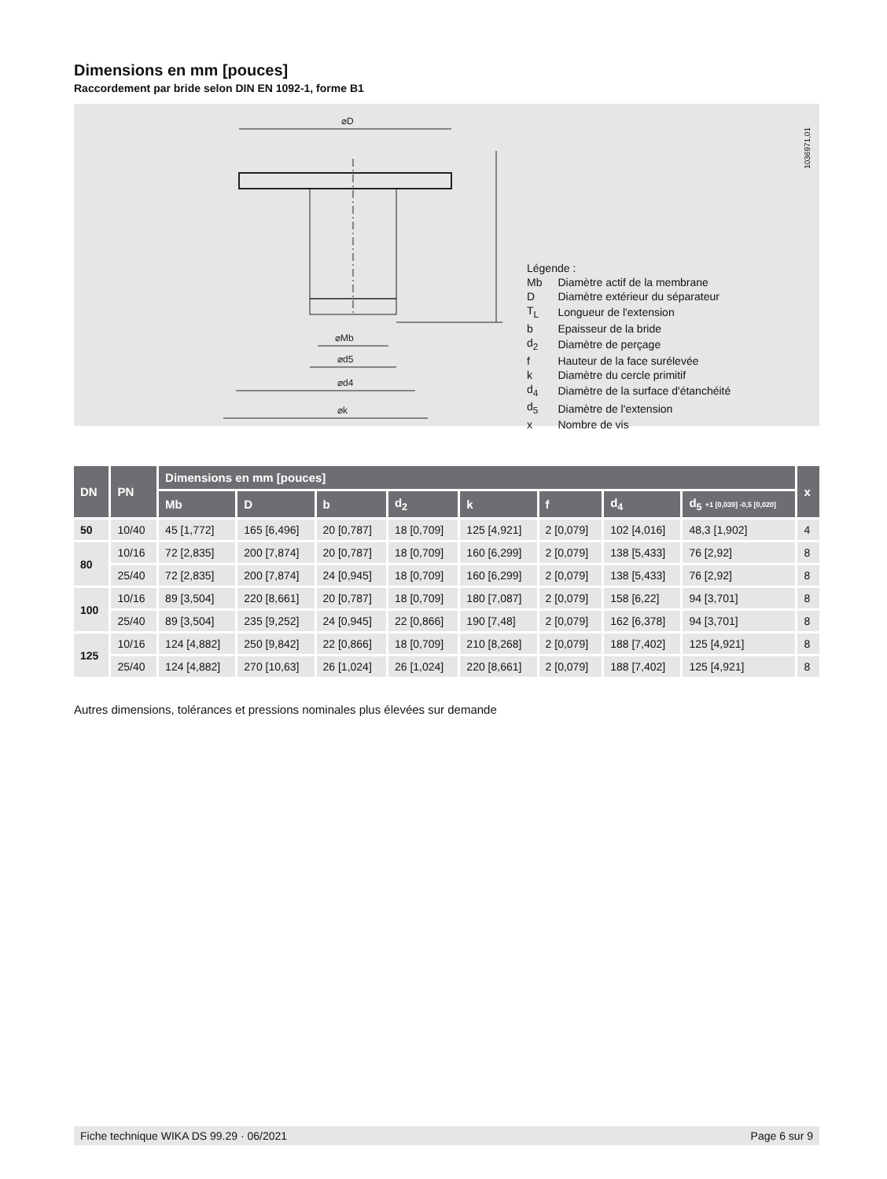Dimensions en mm [pouces]
Raccordement par bride selon DIN EN 1092-1, forme B1
⌀D
⌀k
⌀d4
⌀d5
⌀Mb
1036971,01
Légende :
| Mb | Diamètre actif de la membrane |
| D | Diamètre extérieur du séparateur |
| T<sub>L</sub> | Longueur de l'extension |
| b | Epaisseur de la bride |
| d<sub>2</sub> | Diamètre de perçage |
| f | Hauteur de la face surélevée |
| k | Diamètre du cercle primitif |
| d<sub>4</sub> | Diamètre de la surface d'étanchéité |
| d<sub>5</sub> | Diamètre de l'extension |
| x | Nombre de vis |
| DN | PN | Dimensions en mm [pouces] | | | | | | | | x |
| --- | --- | --- | --- | --- | --- | --- | --- | --- | --- | --- |
| | | Mb | D | b | d<sub>2</sub> | k | f | d<sub>4</sub> | d<sub>5</sub> +1 [0,039] -0,5 [0,020] | |
| 50 | 10/40 | 45 [1,772] | 165 [6,496] | 20 [0,787] | 18 [0,709] | 125 [4,921] | 2 [0,079] | 102 [4,016] | 48,3 [1,902] | 4 |
| 80 | 10/16 | 72 [2,835] | 200 [7,874] | 20 [0,787] | 18 [0,709] | 160 [6,299] | 2 [0,079] | 138 [5,433] | 76 [2,92] | 8 |
| | 25/40 | 72 [2,835] | 200 [7,874] | 24 [0,945] | 18 [0,709] | 160 [6,299] | 2 [0,079] | 138 [5,433] | 76 [2,92] | 8 |
| 100 | 10/16 | 89 [3,504] | 220 [8,661] | 20 [0,787] | 18 [0,709] | 180 [7,087] | 2 [0,079] | 158 [6,22] | 94 [3,701] | 8 |
| | 25/40 | 89 [3,504] | 235 [9,252] | 24 [0,945] | 22 [0,866] | 190 [7,48] | 2 [0,079] | 162 [6,378] | 94 [3,701] | 8 |
| 125 | 10/16 | 124 [4,882] | 250 [9,842] | 22 [0,866] | 18 [0,709] | 210 [8,268] | 2 [0,079] | 188 [7,402] | 125 [4,921] | 8 |
| | 25/40 | 124 [4,882] | 270 [10,63] | 26 [1,024] | 26 [1,024] | 220 [8,661] | 2 [0,079] | 188 [7,402] | 125 [4,921] | 8 |
Autres dimensions, tolérances et pressions nominales plus élevées sur demande
Fiche technique WIKA DS 99.29 · 06/2021 Page 6 sur 9